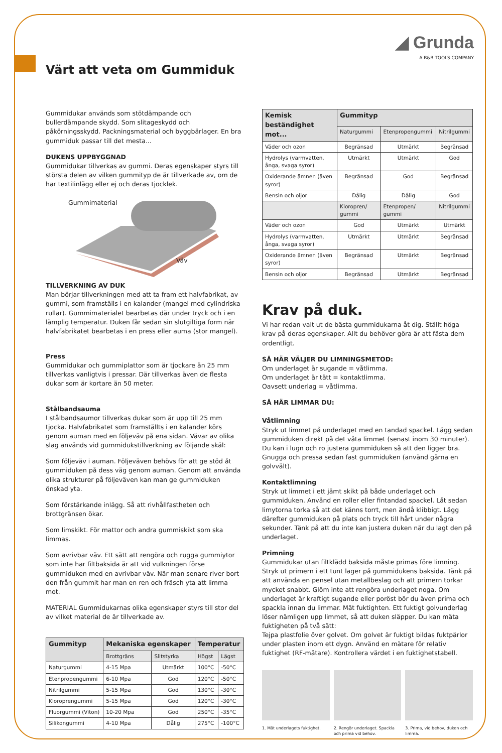◢ Grunda
A B&B TOOLS COMPANY
Värt att veta om Gummiduk
Gummidukar används som stötdämpande och bullerdämpande skydd. Som slitageskydd och påkörningsskydd. Packningsmaterial och byggbärlager. En bra gummiduk passar till det mesta...
DUKENS UPPBYGGNAD
Gummidukar tillverkas av gummi. Deras egenskaper styrs till största delen av vilken gummityp de är tillverkade av, om de har textilinlägg eller ej och deras tjocklek.
Gummimaterial
Väv
TILLVERKNING AV DUK
Man börjar tillverkningen med att ta fram ett halvfabrikat, av gummi, som framställs i en kalander (mangel med cylindriska rullar). Gummimaterialet bearbetas där under tryck och i en lämplig temperatur. Duken får sedan sin slutgiltiga form när halvfabrikatet bearbetas i en press eller auma (stor mangel).
Press
Gummidukar och gummiplattor som är tjockare än 25 mm tillverkas vanligtvis i pressar. Där tillverkas även de flesta dukar som är kortare än 50 meter.
Stålbandsauma
I stålbandsaumor tillverkas dukar som är upp till 25 mm tjocka. Halvfabrikatet som framställts i en kalander körs genom auman med en följeväv på ena sidan. Vävar av olika slag används vid gummidukstillverkning av följande skäl:
Som följeväv i auman. Följeväven behövs för att ge stöd åt gummiduken på dess väg genom auman. Genom att använda olika strukturer på följeväven kan man ge gummiduken önskad yta.
Som förstärkande inlägg. Så att rivhållfastheten och brottgränsen ökar.
Som limskikt. För mattor och andra gummiskikt som ska limmas.
Som avrivbar väv. Ett sätt att rengöra och rugga gummiytor som inte har filtbaksida är att vid vulkningen förse gummiduken med en avrivbar väv. När man senare river bort den från gummit har man en ren och fräsch yta att limma mot.
MATERIAL Gummidukarnas olika egenskaper styrs till stor del av vilket material de är tillverkade av.
| Gummityp | Mekaniska egenskaper | | Temperatur | |
| --- | --- | --- | --- | --- |
| | Brottgräns | Slitstyrka | Högst | Lägst |
| Naturgummi | 4-15 Mpa | Utmärkt | 100°C | -50°C |
| Etenpropengummi | 6-10 Mpa | God | 120°C | -50°C |
| Nitrilgummi | 5-15 Mpa | God | 130°C | -30°C |
| Kloroprengummi | 5-15 Mpa | God | 120°C | -30°C |
| Fluorgummi (Viton) | 10-20 Mpa | God | 250°C | -35°C |
| Silikongummi | 4-10 Mpa | Dålig | 275°C | -100°C |
| Kemisk beständighet mot... | Gummityp | | |
| --- | --- | --- | --- |
| | Naturgummi | Etenpropengummi | Nitrilgummi |
| Väder och ozon | Begränsad | Utmärkt | Begränsad |
| Hydrolys (varmvatten, ånga, svaga syror) | Utmärkt | Utmärkt | God |
| Oxiderande ämnen (även syror) | Begränsad | God | Begränsad |
| Bensin och oljor | Dålig | Dålig | God |
| | Kloropren/ gummi | Etenpropen/ gummi | Nitrilgummi |
| Väder och ozon | God | Utmärkt | Utmärkt |
| Hydrolys (varmvatten, ånga, svaga syror) | Utmärkt | Utmärkt | Begränsad |
| Oxiderande ämnen (även syror) | Begränsad | Utmärkt | Begränsad |
| Bensin och oljor | Begränsad | Utmärkt | Begränsad |
Krav på duk.
Vi har redan valt ut de bästa gummidukarna åt dig. Ställt höga krav på deras egenskaper. Allt du behöver göra är att fästa dem ordentligt.
SÅ HÄR VÄLJER DU LIMNINGSMETOD:
Om underlaget är sugande = våtlimma.
Om underlaget är tätt = kontaktlimma.
Oavsett underlag = våtlimma.
SÅ HÄR LIMMAR DU:
Våtlimning
Stryk ut limmet på underlaget med en tandad spackel. Lägg sedan gummiduken direkt på det våta limmet (senast inom 30 minuter). Du kan i lugn och ro justera gummiduken så att den ligger bra. Gnugga och pressa sedan fast gummiduken (använd gärna en golvvält).
Kontaktlimning
Stryk ut limmet i ett jämt skikt på både underlaget och gummiduken. Använd en roller eller fintandad spackel. Låt sedan limytorna torka så att det känns torrt, men ändå klibbigt. Lägg därefter gummiduken på plats och tryck till hårt under några sekunder. Tänk på att du inte kan justera duken när du lagt den på underlaget.
Primning
Gummidukar utan filtklädd baksida måste primas före limning. Stryk ut primern i ett tunt lager på gummidukens baksida. Tänk på att använda en pensel utan metallbeslag och att primern torkar mycket snabbt. Glöm inte att rengöra underlaget noga. Om underlaget är kraftigt sugande eller poröst bör du även prima och spackla innan du limmar. Mät fuktighten. Ett fuktigt golvunderlag löser nämligen upp limmet, så att duken släpper. Du kan mäta fuktigheten på två sätt:
Tejpa plastfolie över golvet. Om golvet är fuktigt bildas fuktpärlor under plasten inom ett dygn. Använd en mätare för relativ fuktighet (RF-mätare). Kontrollera värdet i en fuktighetstabell.
1. Mät underlagets fuktighet. 2. Rengör underlaget. Spackla och prima vid behov.
3. Prima, vid behov, duken och limma.